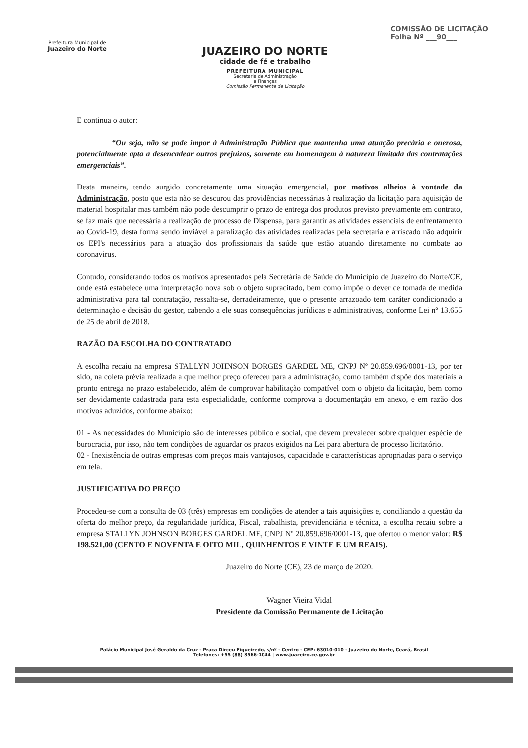Prefeitura Municipal de
Juazeiro do Norte
JUAZEIRO DO NORTE
cidade de fé e trabalho
PREFEITURA MUNICIPAL
Secretaria de Administração
e Finanças
Comissão Permanente de Licitação
COMISSÃO DE LICITAÇÃO
Folha Nº ___90___
E continua o autor:
“Ou seja, não se pode impor à Administração Pública que mantenha uma atuação precária e onerosa, potencialmente apta a desencadear outros prejuízos, somente em homenagem à natureza limitada das contratações emergenciais”.
Desta maneira, tendo surgido concretamente uma situação emergencial, por motivos alheios à vontade da Administração, posto que esta não se descurou das providências necessárias à realização da licitação para aquisição de material hospitalar mas também não pode descumprir o prazo de entrega dos produtos previsto previamente em contrato, se faz mais que necessária a realização de processo de Dispensa, para garantir as atividades essenciais de enfrentamento ao Covid-19, desta forma sendo inviável a paralização das atividades realizadas pela secretaria e arriscado não adquirir os EPI's necessários para a atuação dos profissionais da saúde que estão atuando diretamente no combate ao coronavirus.
Contudo, considerando todos os motivos apresentados pela Secretária de Saúde do Município de Juazeiro do Norte/CE, onde está estabelece uma interpretação nova sob o objeto supracitado, bem como impõe o dever de tomada de medida administrativa para tal contratação, ressalta-se, derradeiramente, que o presente arrazoado tem caráter condicionado a determinação e decisão do gestor, cabendo a ele suas consequências jurídicas e administrativas, conforme Lei nº 13.655 de 25 de abril de 2018.
RAZÃO DA ESCOLHA DO CONTRATADO
A escolha recaiu na empresa STALLYN JOHNSON BORGES GARDEL ME, CNPJ Nº 20.859.696/0001-13, por ter sido, na coleta prévia realizada a que melhor preço ofereceu para a administração, como também dispõe dos materiais a pronto entrega no prazo estabelecido, além de comprovar habilitação compatível com o objeto da licitação, bem como ser devidamente cadastrada para esta especialidade, conforme comprova a documentação em anexo, e em razão dos motivos aduzidos, conforme abaixo:
01 - As necessidades do Município são de interesses público e social, que devem prevalecer sobre qualquer espécie de burocracia, por isso, não tem condições de aguardar os prazos exigidos na Lei para abertura de processo licitatório.
02 - Inexistência de outras empresas com preços mais vantajosos, capacidade e características apropriadas para o serviço em tela.
JUSTIFICATIVA DO PREÇO
Procedeu-se com a consulta de 03 (três) empresas em condições de atender a tais aquisições e, conciliando a questão da oferta do melhor preço, da regularidade jurídica, Fiscal, trabalhista, previdenciária e técnica, a escolha recaiu sobre a empresa STALLYN JOHNSON BORGES GARDEL ME, CNPJ Nº 20.859.696/0001-13, que ofertou o menor valor: R$ 198.521,00 (CENTO E NOVENTA E OITO MIL, QUINHENTOS E VINTE E UM REAIS).
Juazeiro do Norte (CE), 23 de março de 2020.
Wagner Vieira Vidal
Presidente da Comissão Permanente de Licitação
Palácio Municipal José Geraldo da Cruz - Praça Dirceu Figueiredo, s/nº - Centro - CEP: 63010-010 - Juazeiro do Norte, Ceará, Brasil
Telefones: +55 (88) 3566-1044 | www.juazeiro.ce.gov.br